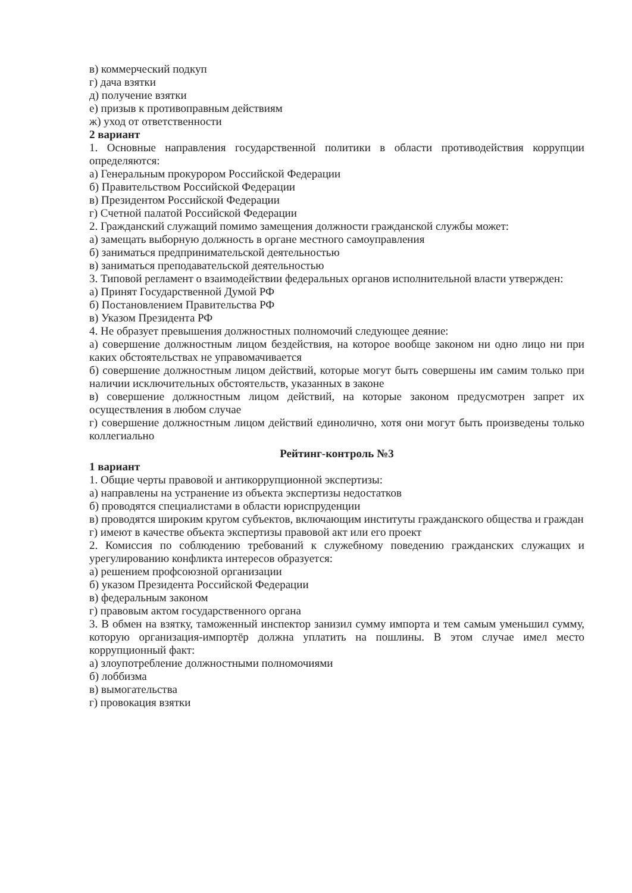в) коммерческий подкуп
г) дача взятки
д) получение взятки
е) призыв к противоправным действиям
ж) уход от ответственности
2 вариант
1. Основные направления государственной политики в области противодействия коррупции определяются:
а) Генеральным прокурором Российской Федерации
б) Правительством Российской Федерации
в) Президентом Российской Федерации
г) Счетной палатой Российской Федерации
2. Гражданский служащий помимо замещения должности гражданской службы может:
а) замещать выборную должность в органе местного самоуправления
б) заниматься предпринимательской деятельностью
в) заниматься преподавательской деятельностью
3. Типовой регламент о взаимодействии федеральных органов исполнительной власти утвержден:
а) Принят Государственной Думой РФ
б) Постановлением Правительства РФ
в) Указом Президента РФ
4. Не образует превышения должностных полномочий следующее деяние:
а) совершение должностным лицом бездействия, на которое вообще законом ни одно лицо ни при каких обстоятельствах не управомачивается
б) совершение должностным лицом действий, которые могут быть совершены им самим только при наличии исключительных обстоятельств, указанных в законе
в) совершение должностным лицом действий, на которые законом предусмотрен запрет их осуществления в любом случае
г) совершение должностным лицом действий единолично, хотя они могут быть произведены только коллегиально
Рейтинг-контроль №3
1 вариант
1. Общие черты правовой и антикоррупционной экспертизы:
а) направлены на устранение из объекта экспертизы недостатков
б) проводятся специалистами в области юриспруденции
в) проводятся широким кругом субъектов, включающим институты гражданского общества и граждан
г) имеют в качестве объекта экспертизы правовой акт или его проект
2. Комиссия по соблюдению требований к служебному поведению гражданских служащих и урегулированию конфликта интересов образуется:
а) решением профсоюзной организации
б) указом Президента Российской Федерации
в) федеральным законом
г) правовым актом государственного органа
3. В обмен на взятку, таможенный инспектор занизил сумму импорта и тем самым уменьшил сумму, которую организация-импортёр должна уплатить на пошлины. В этом случае имел место коррупционный факт:
а) злоупотребление должностными полномочиями
б) лоббизма
в) вымогательства
г) провокация взятки